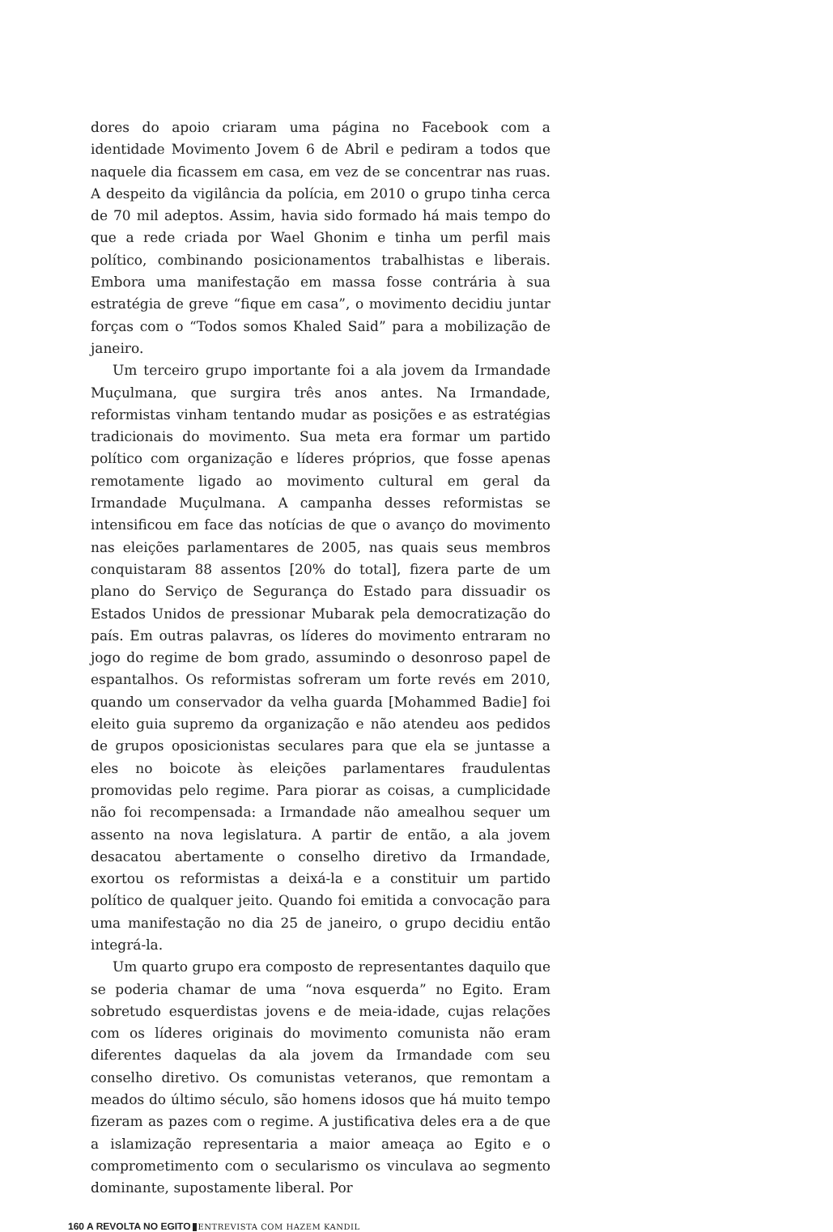dores do apoio criaram uma página no Facebook com a identidade Movimento Jovem 6 de Abril e pediram a todos que naquele dia ficassem em casa, em vez de se concentrar nas ruas. A despeito da vigilância da polícia, em 2010 o grupo tinha cerca de 70 mil adeptos. Assim, havia sido formado há mais tempo do que a rede criada por Wael Ghonim e tinha um perfil mais político, combinando posicionamentos trabalhistas e liberais. Embora uma manifestação em massa fosse contrária à sua estratégia de greve “fique em casa”, o movimento decidiu juntar forças com o “Todos somos Khaled Said” para a mobilização de janeiro.
Um terceiro grupo importante foi a ala jovem da Irmandade Muçulmana, que surgira três anos antes. Na Irmandade, reformistas vinham tentando mudar as posições e as estratégias tradicionais do movimento. Sua meta era formar um partido político com organização e líderes próprios, que fosse apenas remotamente ligado ao movimento cultural em geral da Irmandade Muçulmana. A campanha desses reformistas se intensificou em face das notícias de que o avanço do movimento nas eleições parlamentares de 2005, nas quais seus membros conquistaram 88 assentos [20% do total], fizera parte de um plano do Serviço de Segurança do Estado para dissuadir os Estados Unidos de pressionar Mubarak pela democratização do país. Em outras palavras, os líderes do movimento entraram no jogo do regime de bom grado, assumindo o desonroso papel de espantalhos. Os reformistas sofreram um forte revés em 2010, quando um conservador da velha guarda [Mohammed Badie] foi eleito guia supremo da organização e não atendeu aos pedidos de grupos oposicionistas seculares para que ela se juntasse a eles no boicote às eleições parlamentares fraudulentas promovidas pelo regime. Para piorar as coisas, a cumplicidade não foi recompensada: a Irmandade não amealhou sequer um assento na nova legislatura. A partir de então, a ala jovem desacatou abertamente o conselho diretivo da Irmandade, exortou os reformistas a deixá-la e a constituir um partido político de qualquer jeito. Quando foi emitida a convocação para uma manifestação no dia 25 de janeiro, o grupo decidiu então integrá-la.
Um quarto grupo era composto de representantes daquilo que se poderia chamar de uma “nova esquerda” no Egito. Eram sobretudo esquerdistas jovens e de meia-idade, cujas relações com os líderes originais do movimento comunista não eram diferentes daquelas da ala jovem da Irmandade com seu conselho diretivo. Os comunistas veteranos, que remontam a meados do último século, são homens idosos que há muito tempo fizeram as pazes com o regime. A justificativa deles era a de que a islamização representaria a maior ameaça ao Egito e o comprometimento com o secularismo os vinculava ao segmento dominante, supostamente liberal. Por
160 A REVOLTA NO EGITO ENTREVISTA COM HAZEM KANDIL